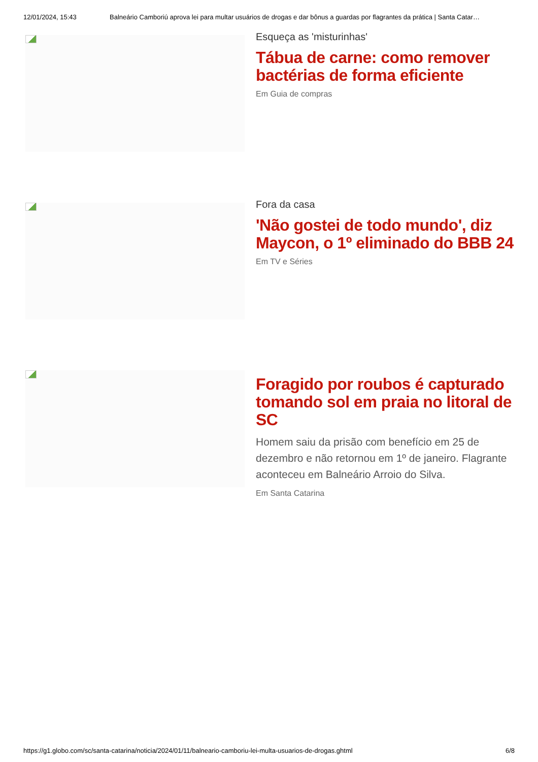12/01/2024, 15:43 Balneário Camboriú aprova lei para multar usuários de drogas e dar bônus a guardas por flagrantes da prática | Santa Catar…
Esqueça as 'misturinhas'
Tábua de carne: como remover bactérias de forma eficiente
Em Guia de compras
Fora da casa
'Não gostei de todo mundo', diz Maycon, o 1º eliminado do BBB 24
Em TV e Séries
Foragido por roubos é capturado tomando sol em praia no litoral de SC
Homem saiu da prisão com benefício em 25 de dezembro e não retornou em 1º de janeiro. Flagrante aconteceu em Balneário Arroio do Silva.
Em Santa Catarina
https://g1.globo.com/sc/santa-catarina/noticia/2024/01/11/balneario-camboriu-lei-multa-usuarios-de-drogas.ghtml 6/8